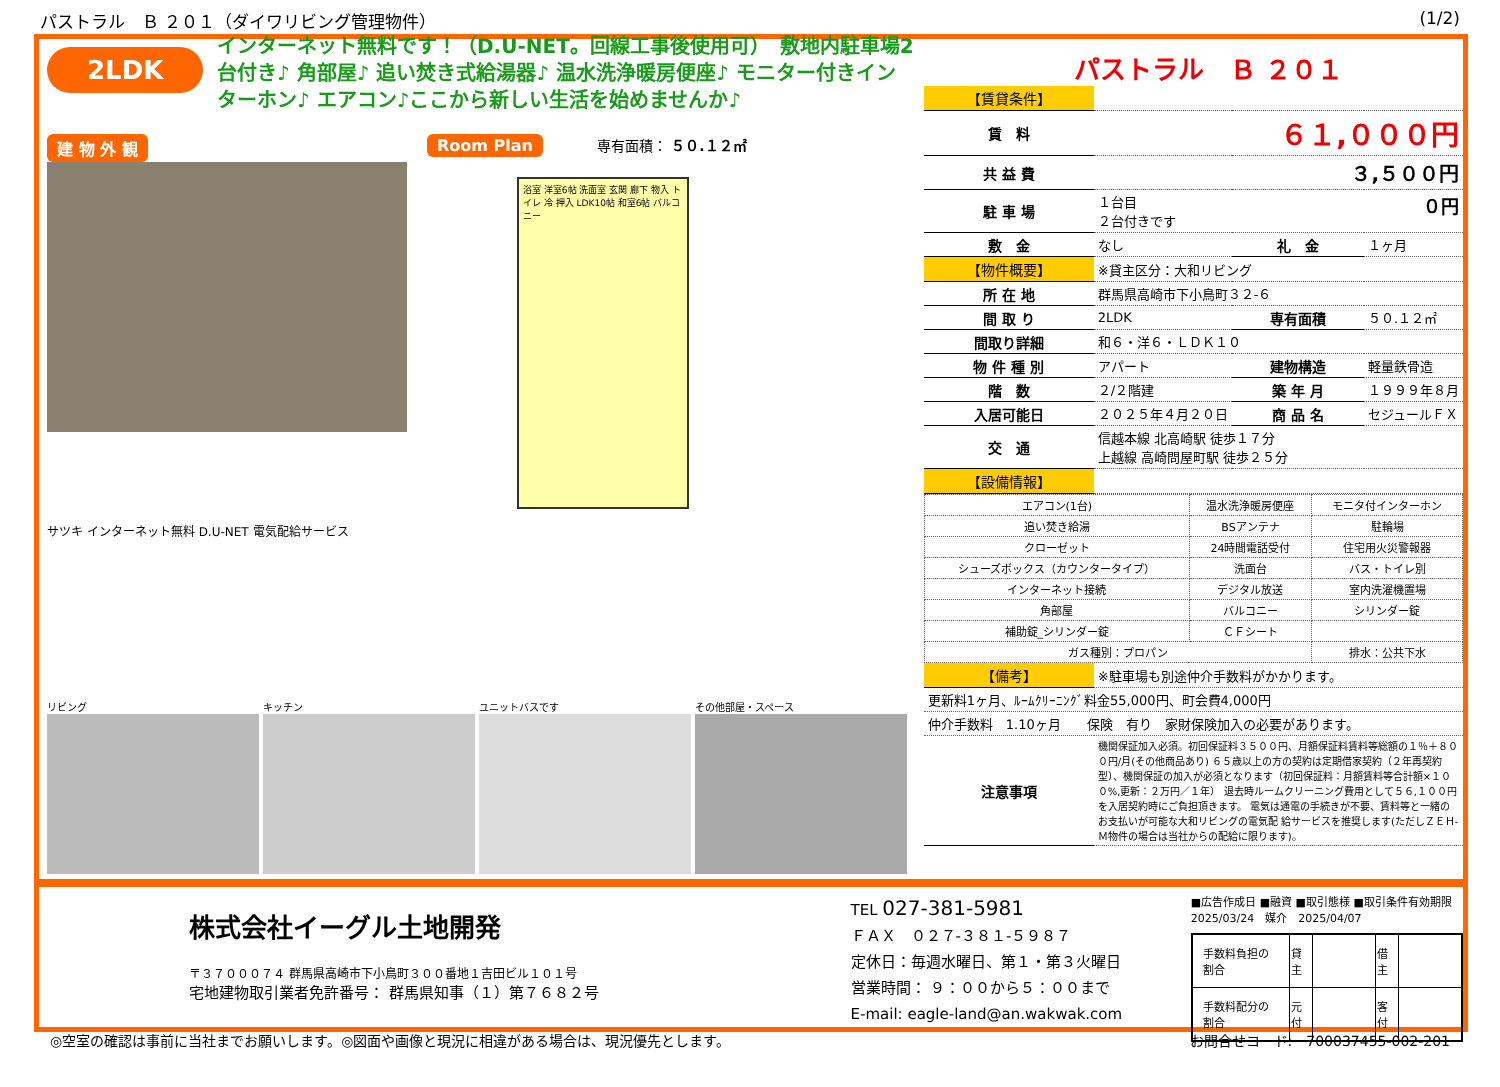パストラル　Ｂ ２０１（ダイワリビング管理物件） (1/2)
2LDK
インターネット無料です！（D.U-NET。回線工事後使用可）　敷地内駐車場2台付き♪ 角部屋♪ 追い焚き式給湯器♪ 温水洗浄暖房便座♪ モニター付きインターホン♪ エアコン♪ここから新しい生活を始めませんか♪
建 物 外 観
サツキ インターネット無料 D.U-NET 電気配給サービス
Room Plan 専有面積： ５０.１２㎡
浴室 洋室6帖 洗面室 玄関 廊下 物入 トイレ 冷 押入 LDK10帖 和室6帖 バルコニー
リビング キッチン ユニットバスです その他部屋・スペース
パストラル　Ｂ ２０１
| 【賃貸条件】 | | | |
| 賃 料 | ６１,０００円 | | |
| 共 益 費 | ３,５００円 | | |
| 駐 車 場 | １台目 ０円 ２台付きです | | |
| 敷 金 | なし | 礼 金 | １ヶ月 |
| 【物件概要】 | ※貸主区分：大和リビング | | |
| 所 在 地 | 群馬県高崎市下小鳥町３２-６ | | |
| 間 取 り | 2LDK | 専有面積 | ５０.１２㎡ |
| 間取り詳細 | 和６・洋６・ＬＤＫ１０ | | |
| 物 件 種 別 | アパート | 建物構造 | 軽量鉄骨造 |
| 階 数 | ２/２階建 | 築 年 月 | １９９９年８月 |
| 入居可能日 | ２０２５年４月２０日 | 商 品 名 | セジュールＦＸ |
| 交 通 | 信越本線 北高崎駅 徒歩１７分 上越線 高崎問屋町駅 徒歩２５分 | | |
| 【設備情報】 | | | |
| エアコン(1台) | 温水洗浄暖房便座 | モニタ付インターホン |
| 追い焚き給湯 | BSアンテナ | 駐輪場 |
| クローゼット | 24時間電話受付 | 住宅用火災警報器 |
| シューズボックス（カウンタータイプ） | 洗面台 | バス・トイレ別 |
| インターネット接続 | デジタル放送 | 室内洗濯機置場 |
| 角部屋 | バルコニー | シリンダー錠 |
| 補助錠_シリンダー錠 | ＣＦシート | |
| ガス種別：プロパン | | 排水：公共下水 |
| 【備考】 | ※駐車場も別途仲介手数料がかかります。 |
| 更新料1ヶ月、ﾙｰﾑｸﾘｰﾆﾝｸﾞ料金55,000円、町会費4,000円 | |
| 仲介手数料 1.10ヶ月 保険 有り 家財保険加入の必要があります。 | |
| 注意事項 | 機関保証加入必須。初回保証料３５００円、月額保証料賃料等総額の１％＋８００円/月(その他商品あり) ６５歳以上の方の契約は定期借家契約（２年再契約型）、機関保証の加入が必須となります（初回保証料：月額賃料等合計額×１００%,更新：２万円／１年） 退去時ルームクリーニング費用として５６,１００円を入居契約時にご負担頂きます。 電気は通電の手続きが不要、賃料等と一緒のお支払いが可能な大和リビングの電気配 給サービスを推奨します(ただしＺＥＨ-Ｍ物件の場合は当社からの配給に限ります)。 |
株式会社イーグル土地開発
〒３７０００７４ 群馬県高崎市下小鳥町３００番地１吉田ビル１０１号
宅地建物取引業者免許番号： 群馬県知事（１）第７６８２号
TEL 027-381-5981
ＦＡＸ　０２７-３８１-５９８７
定休日：毎週水曜日、第１・第３火曜日
営業時間： ９：００から５：００まで
E-mail: eagle-land@an.wakwak.com
■広告作成日 ■融資 ■取引態様 ■取引条件有効期限
2025/03/24　媒介　2025/04/07
| 手数料負担の割合 | 貸主 | | 借主 | |
| 手数料配分の割合 | 元付 | | 客付 | |
◎空室の確認は事前に当社までお願いします。◎図面や画像と現況に相違がある場合は、現況優先とします。 お問合せコード:　700037455-002-201